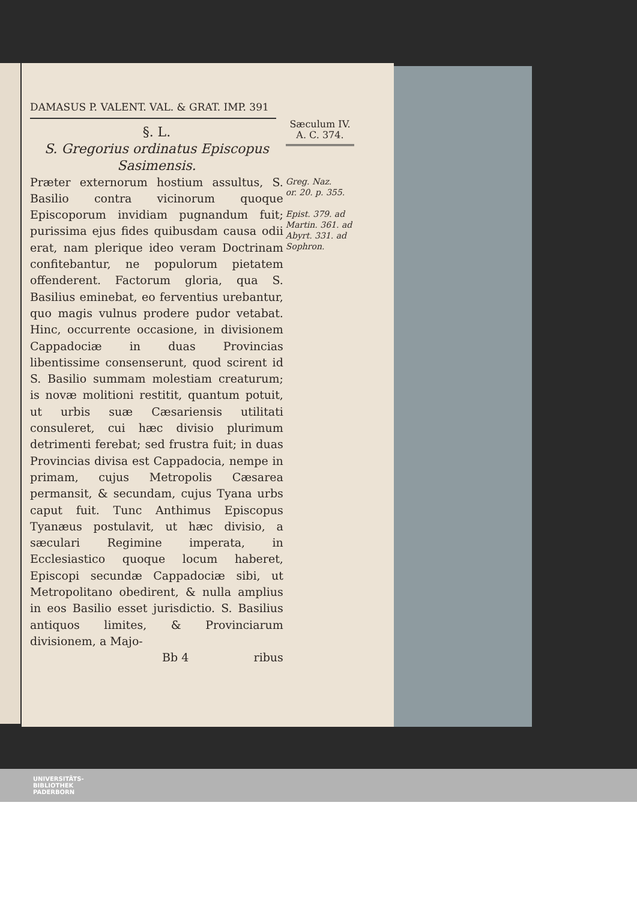DAMASUS P. VALENT. VAL. & GRAT. IMP. 391
§. L.
S. Gregorius ordinatus Episcopus Sasimensis.
Præter externorum hostium assultus, S. Basilio contra vicinorum quoque Episcoporum invidiam pugnandum fuit; purissima ejus fides quibusdam causa odii erat, nam plerique ideo veram Doctrinam confitebantur, ne populorum pietatem offenderent. Factorum gloria, qua S. Basilius eminebat, eo ferventius urebantur, quo magis vulnus prodere pudor vetabat. Hinc, occurrente occasione, in divisionem Cappadociæ in duas Provincias libentissime consenserunt, quod scirent id S. Basilio summam molestiam creaturum; is novæ molitioni restitit, quantum potuit, ut urbis suæ Cæsariensis utilitati consuleret, cui hæc divisio plurimum detrimenti ferebat; sed frustra fuit; in duas Provincias divisa est Cappadocia, nempe in primam, cujus Metropolis Cæsarea permansit, & secundam, cujus Tyana urbs caput fuit. Tunc Anthimus Episcopus Tyanæus postulavit, ut hæc divisio, a sæculari Regimine imperata, in Ecclesiastico quoque locum haberet, Episcopi secundæ Cappadociæ sibi, ut Metropolitano obedirent, & nulla amplius in eos Basilio esset jurisdictio. S. Basilius antiquos limites, & Provinciarum divisionem, a Majo-
Bb 4 ribus
Sæculum IV.
A. C. 374.
Greg. Naz.
or. 20. p. 355.
Epist. 379. ad Martin. 361. ad Abyrt. 331. ad Sophron.
UNIVERSITÄTS-
BIBLIOTHEK
PADERBORN